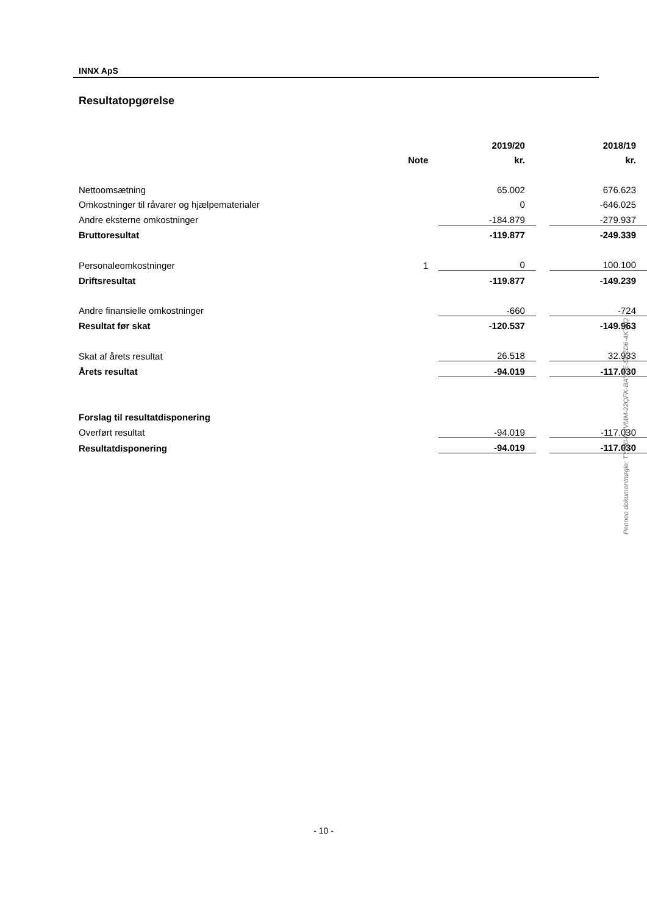INNX ApS
Resultatopgørelse
| | | 2019/20 | | 2018/19 |
| | Note | kr. | | kr. |
| Nettoomsætning | | 65.002 | | 676.623 |
| Omkostninger til råvarer og hjælpematerialer | | 0 | | -646.025 |
| Andre eksterne omkostninger | | -184.879 | | -279.937 |
| Bruttoresultat | | -119.877 | | -249.339 |
| Personaleomkostninger | 1 | 0 | | 100.100 |
| Driftsresultat | | -119.877 | | -149.239 |
| Andre finansielle omkostninger | | -660 | | -724 |
| Resultat før skat | | -120.537 | | -149.963 |
| Skat af årets resultat | | 26.518 | | 32.933 |
| Årets resultat | | -94.019 | | -117.030 |
| Forslag til resultatdisponering | | | | |
| Overført resultat | | -94.019 | | -117.030 |
| Resultatdisponering | | -94.019 | | -117.030 |
Penneo dokumentnøgle: TYOI0-PHVMM-22QFK-BAYEE-SBZD6-4K7ZQ
- 10 -